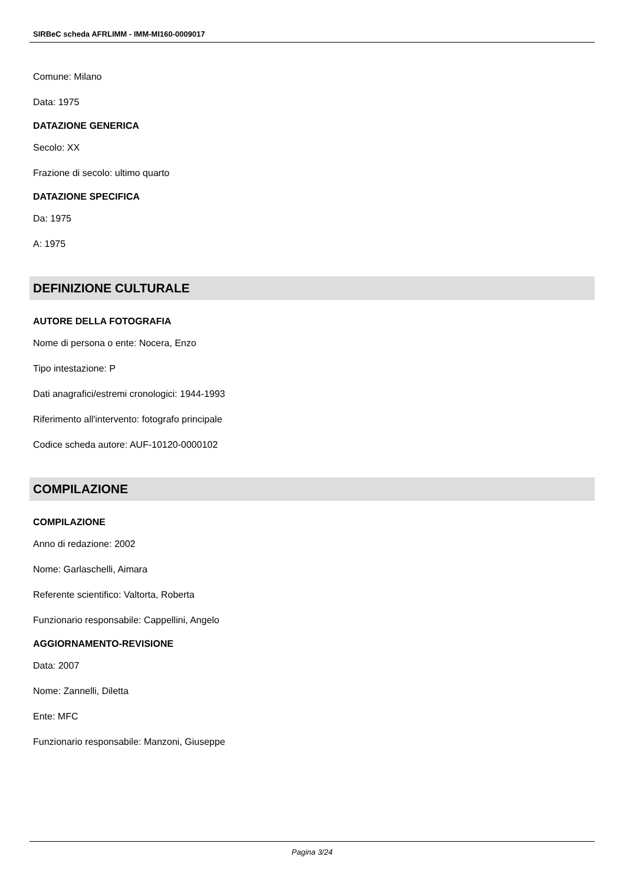SIRBeC scheda AFRLIMM - IMM-MI160-0009017
Comune: Milano
Data: 1975
DATAZIONE GENERICA
Secolo: XX
Frazione di secolo: ultimo quarto
DATAZIONE SPECIFICA
Da: 1975
A: 1975
DEFINIZIONE CULTURALE
AUTORE DELLA FOTOGRAFIA
Nome di persona o ente: Nocera, Enzo
Tipo intestazione: P
Dati anagrafici/estremi cronologici: 1944-1993
Riferimento all'intervento: fotografo principale
Codice scheda autore: AUF-10120-0000102
COMPILAZIONE
COMPILAZIONE
Anno di redazione: 2002
Nome: Garlaschelli, Aimara
Referente scientifico: Valtorta, Roberta
Funzionario responsabile: Cappellini, Angelo
AGGIORNAMENTO-REVISIONE
Data: 2007
Nome: Zannelli, Diletta
Ente: MFC
Funzionario responsabile: Manzoni, Giuseppe
Pagina 3/24